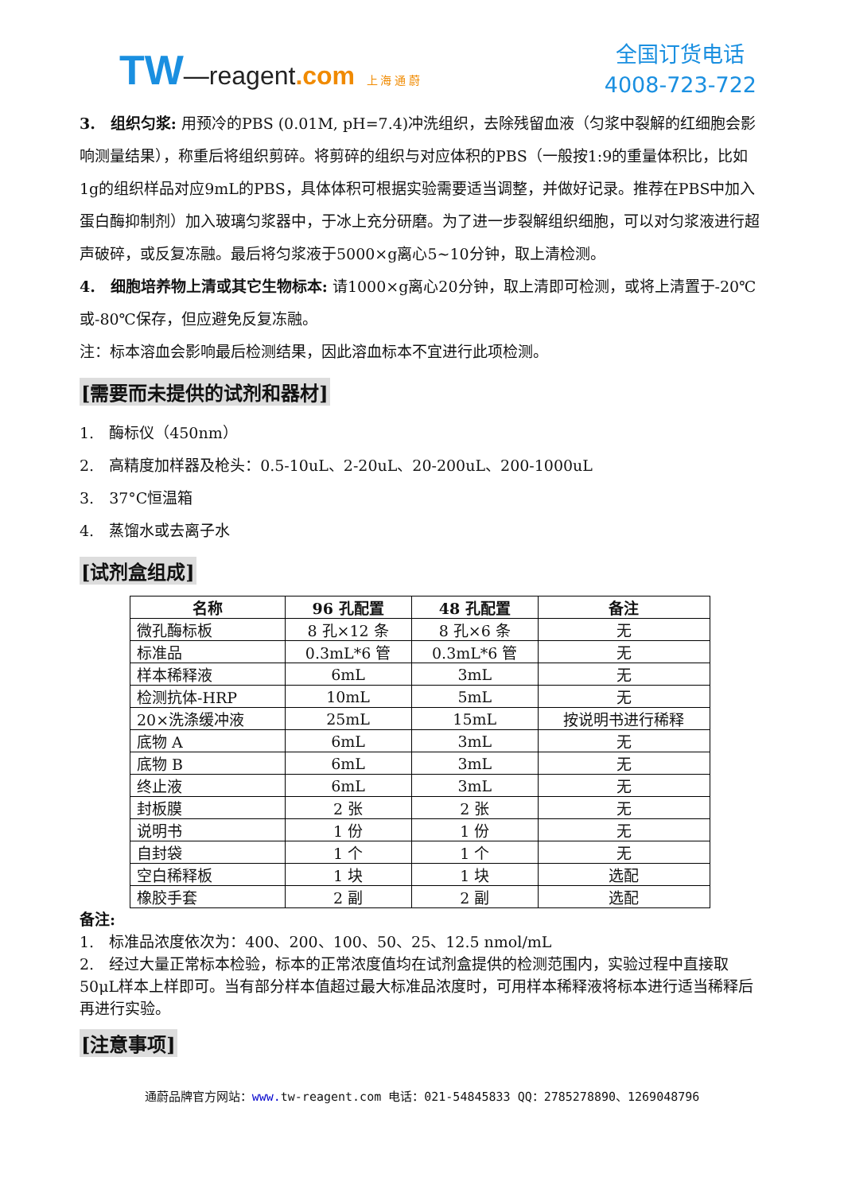TW—reagent.com 上 海 通 蔚
全国订货电话
4008-723-722
3.　组织匀浆: 用预冷的PBS (0.01M, pH=7.4)冲洗组织，去除残留血液（匀浆中裂解的红细胞会影响测量结果），称重后将组织剪碎。将剪碎的组织与对应体积的PBS（一般按1:9的重量体积比，比如1g的组织样品对应9mL的PBS，具体体积可根据实验需要适当调整，并做好记录。推荐在PBS中加入蛋白酶抑制剂）加入玻璃匀浆器中，于冰上充分研磨。为了进一步裂解组织细胞，可以对匀浆液进行超声破碎，或反复冻融。最后将匀浆液于5000×g离心5~10分钟，取上清检测。
4.　细胞培养物上清或其它生物标本: 请1000×g离心20分钟，取上清即可检测，或将上清置于-20℃或-80℃保存，但应避免反复冻融。
注：标本溶血会影响最后检测结果，因此溶血标本不宜进行此项检测。
[需要而未提供的试剂和器材]
1.　酶标仪（450nm）
2.　高精度加样器及枪头：0.5-10uL、2-20uL、20-200uL、200-1000uL
3.　37°C恒温箱
4.　蒸馏水或去离子水
[试剂盒组成]
| 名称 | 96 孔配置 | 48 孔配置 | 备注 |
| --- | --- | --- | --- |
| 微孔酶标板 | 8 孔×12 条 | 8 孔×6 条 | 无 |
| 标准品 | 0.3mL*6 管 | 0.3mL*6 管 | 无 |
| 样本稀释液 | 6mL | 3mL | 无 |
| 检测抗体-HRP | 10mL | 5mL | 无 |
| 20×洗涤缓冲液 | 25mL | 15mL | 按说明书进行稀释 |
| 底物 A | 6mL | 3mL | 无 |
| 底物 B | 6mL | 3mL | 无 |
| 终止液 | 6mL | 3mL | 无 |
| 封板膜 | 2 张 | 2 张 | 无 |
| 说明书 | 1 份 | 1 份 | 无 |
| 自封袋 | 1 个 | 1 个 | 无 |
| 空白稀释板 | 1 块 | 1 块 | 选配 |
| 橡胶手套 | 2 副 | 2 副 | 选配 |
备注:
1.　标准品浓度依次为：400、200、100、50、25、12.5 nmol/mL
2.　经过大量正常标本检验，标本的正常浓度值均在试剂盒提供的检测范围内，实验过程中直接取50μL样本上样即可。当有部分样本值超过最大标准品浓度时，可用样本稀释液将标本进行适当稀释后再进行实验。
[注意事项]
通蔚品牌官方网站：www. tw-reagent.com 电话：021-54845833 QQ：2785278890、1269048796